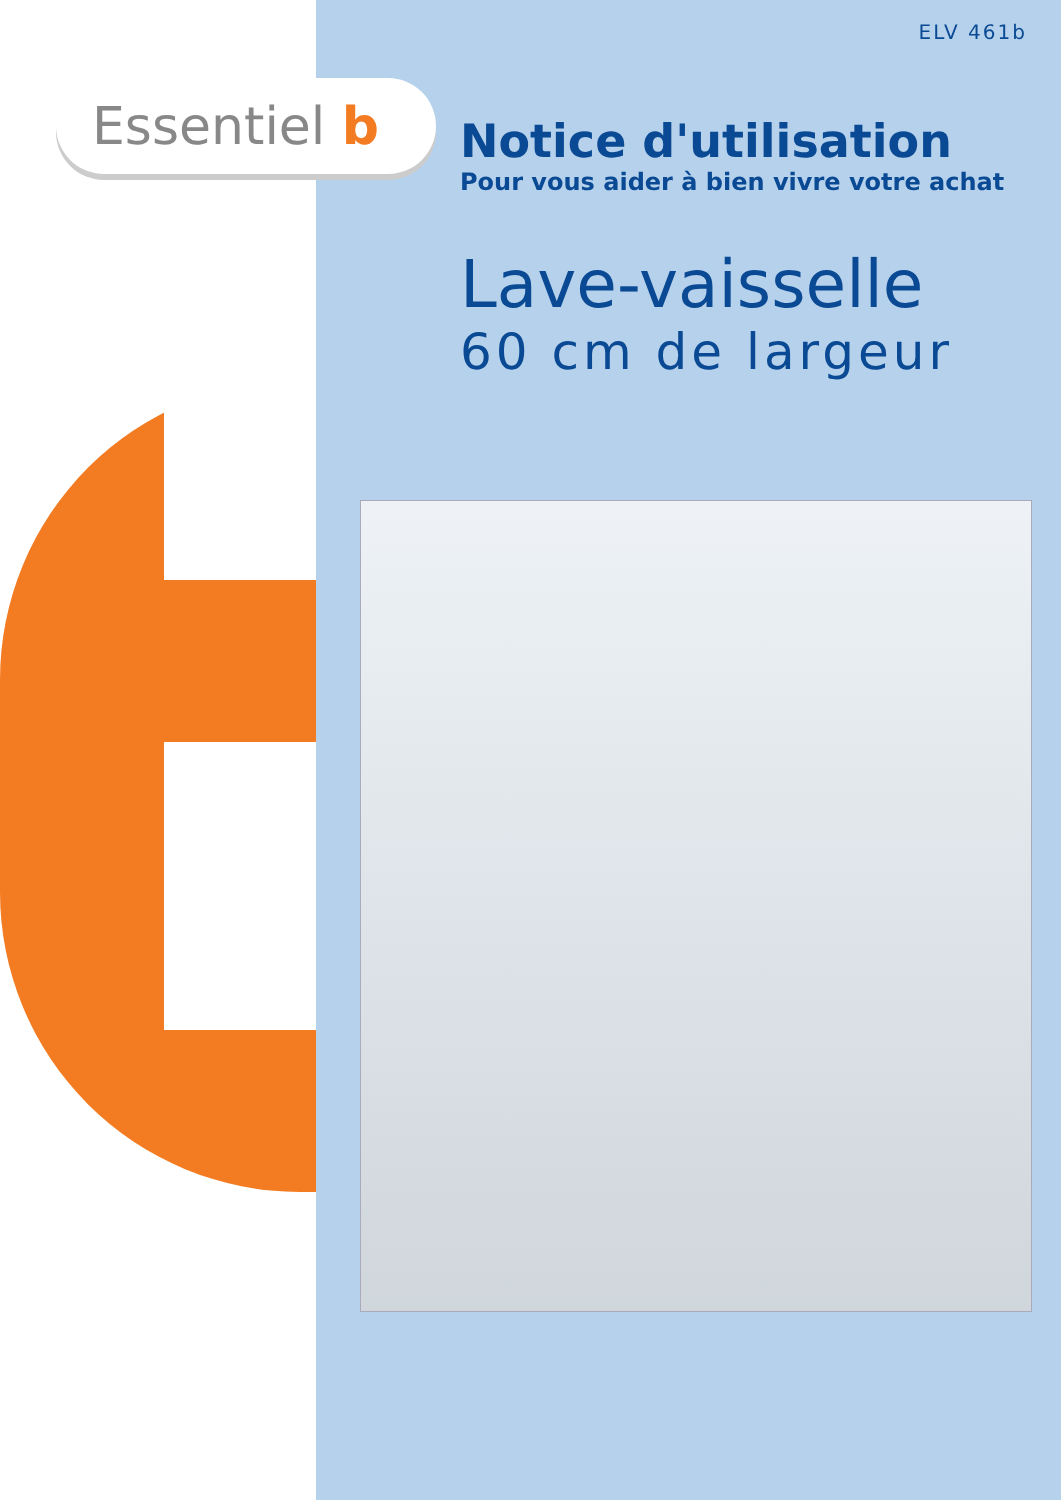Essentiel b
ELV 461b
Notice d'utilisation
Pour vous aider à bien vivre votre achat
Lave-vaisselle
60 cm de largeur